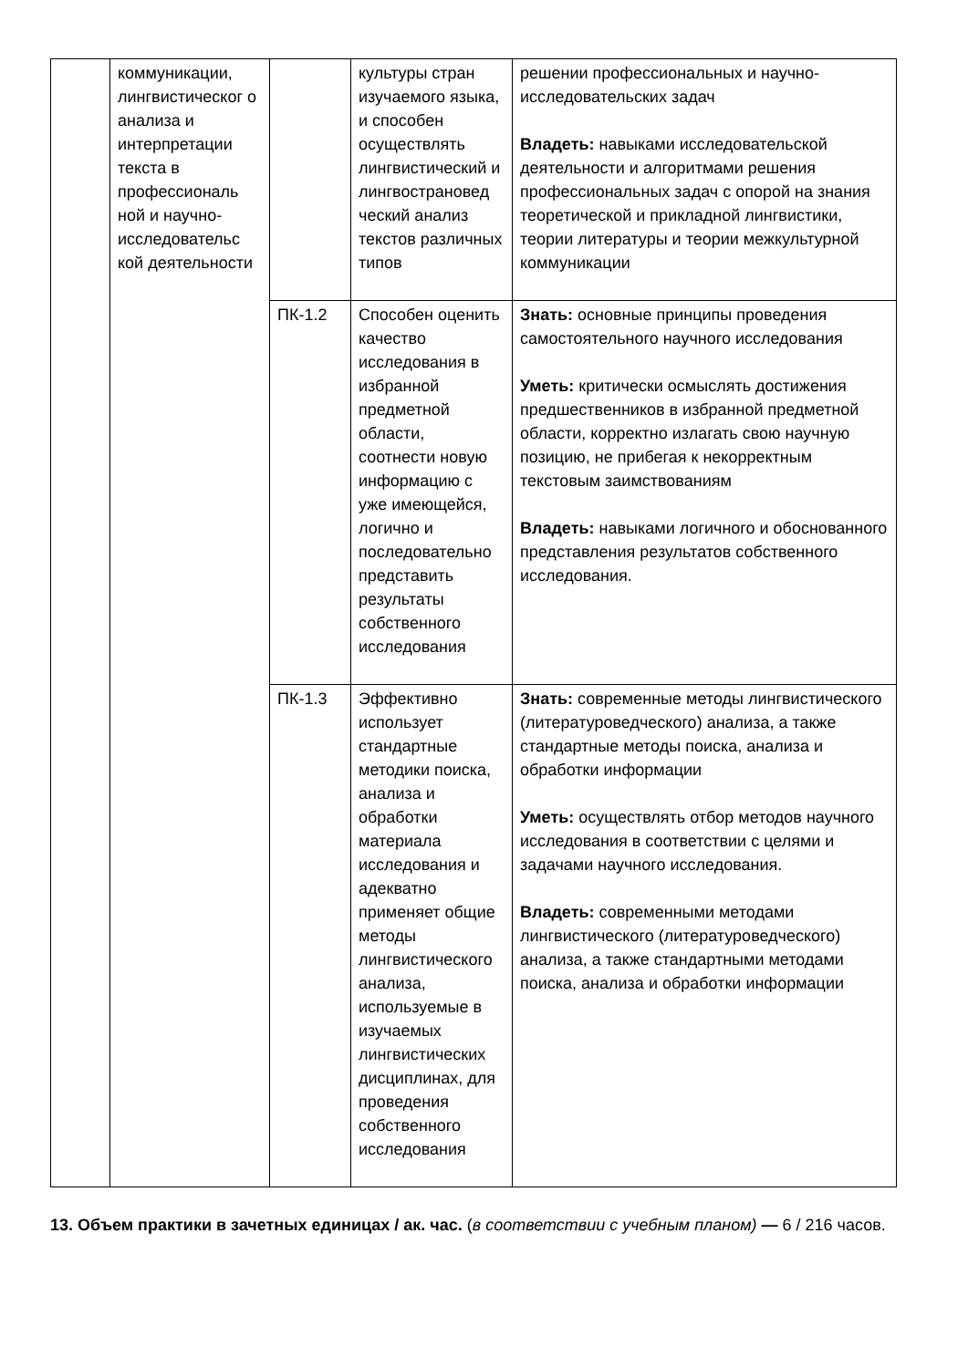| | коммуникации, лингвистическог о анализа и интерпретации текста в профессиональ ной и научно-исследовательс кой деятельности | | культуры стран изучаемого языка, и способен осуществлять лингвистический и лингвострановед ческий анализ текстов различных типов | решении профессиональных и научно-исследовательских задач Владеть: навыками исследовательской деятельности и алгоритмами решения профессиональных задач с опорой на знания теоретической и прикладной лингвистики, теории литературы и теории межкультурной коммуникации |
| | | ПК-1.2 | Способен оценить качество исследования в избранной предметной области, соотнести новую информацию с уже имеющейся, логично и последовательно представить результаты собственного исследования | Знать: основные принципы проведения самостоятельного научного исследования Уметь: критически осмыслять достижения предшественников в избранной предметной области, корректно излагать свою научную позицию, не прибегая к некорректным текстовым заимствованиям Владеть: навыками логичного и обоснованного представления результатов собственного исследования. |
| | | ПК-1.3 | Эффективно использует стандартные методики поиска, анализа и обработки материала исследования и адекватно применяет общие методы лингвистического анализа, используемые в изучаемых лингвистических дисциплинах, для проведения собственного исследования | Знать: современные методы лингвистического (литературоведческого) анализа, а также стандартные методы поиска, анализа и обработки информации Уметь: осуществлять отбор методов научного исследования в соответствии с целями и задачами научного исследования. Владеть: современными методами лингвистического (литературоведческого) анализа, а также стандартными методами поиска, анализа и обработки информации |
13. Объем практики в зачетных единицах / ак. час. (в соответствии с учебным планом) — 6 / 216 часов.